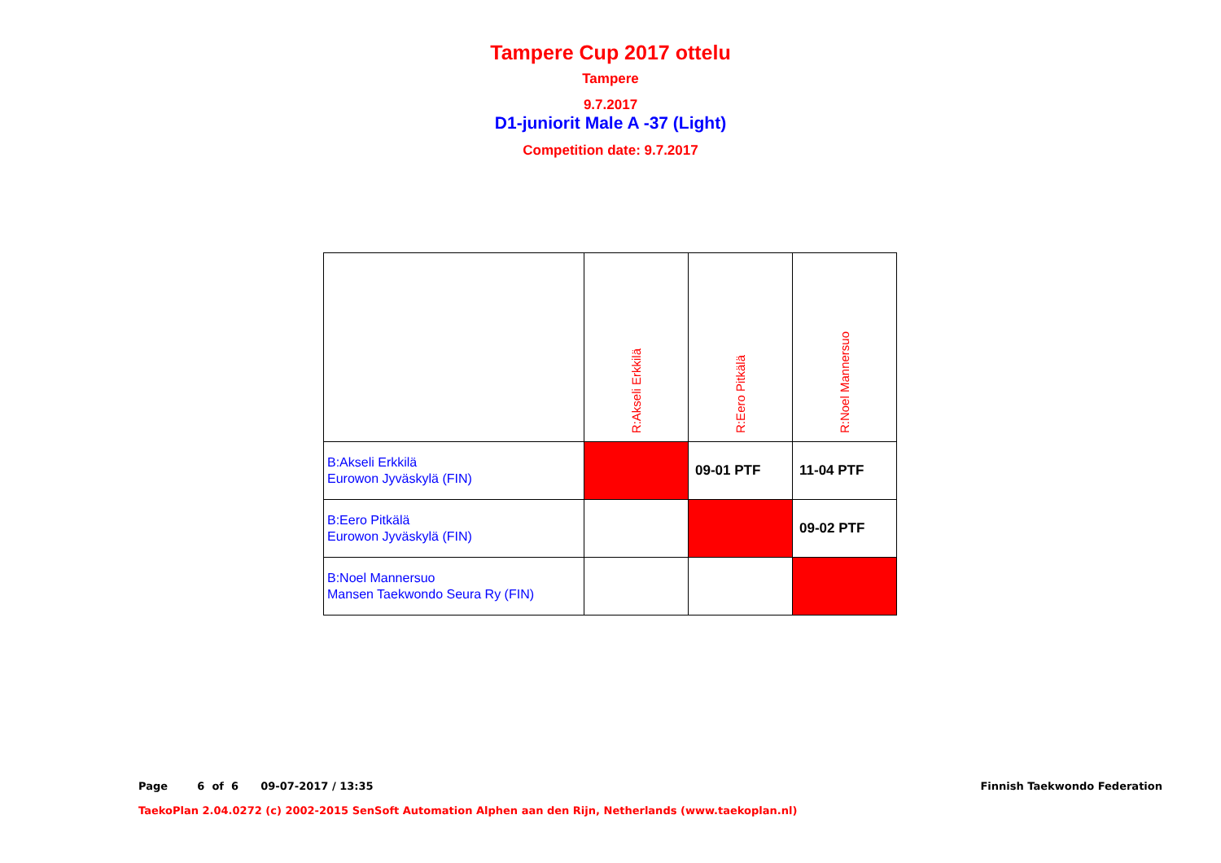Tampere Cup 2017 ottelu
Tampere
9.7.2017
D1-juniorit Male A -37 (Light)
Competition date: 9.7.2017
| | R:Akseli Erkkilä | R:Eero Pitkälä | R:Noel Mannersuo |
| B:Akseli Erkkilä Eurowon Jyväskylä (FIN) | | 09-01 PTF | 11-04 PTF |
| B:Eero Pitkälä Eurowon Jyväskylä (FIN) | | | 09-02 PTF |
| B:Noel Mannersuo Mansen Taekwondo Seura Ry (FIN) | | | |
Page 6 of 6 09-07-2017 / 13:35 Finnish Taekwondo Federation
TaekoPlan 2.04.0272 (c) 2002-2015 SenSoft Automation Alphen aan den Rijn, Netherlands (www.taekoplan.nl)